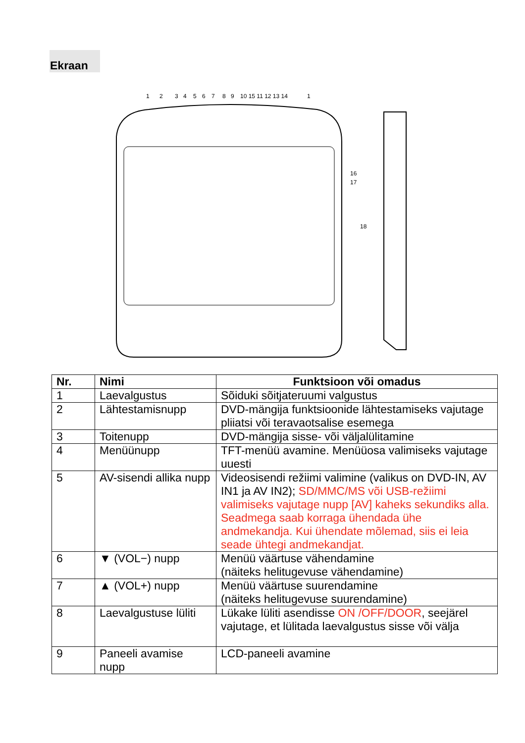Ekraan
1
2
3
4
5
6
7
8
9
10 15 11 12 13 14
1
16
17
18
| Nr. | Nimi | Funktsioon või omadus |
| --- | --- | --- |
| 1 | Laevalgustus | Sõiduki sõitjateruumi valgustus |
| 2 | Lähtestamisnupp | DVD-mängija funktsioonide lähtestamiseks vajutage pliiatsi või teravaotsalise esemega |
| 3 | Toitenupp | DVD-mängija sisse- või väljalülitamine |
| 4 | Menüünupp | TFT-menüü avamine. Menüüosa valimiseks vajutage uuesti |
| 5 | AV-sisendi allika nupp | Videosisendi režiimi valimine (valikus on DVD-IN, AV IN1 ja AV IN2); SD/MMC/MS või USB-režiimi valimiseks vajutage nupp [AV] kaheks sekundiks alla. Seadmega saab korraga ühendada ühe andmekandja. Kui ühendate mõlemad, siis ei leia seade ühtegi andmekandjat. |
| 6 | ▼ (VOL−) nupp | Menüü väärtuse vähendamine (näiteks helitugevuse vähendamine) |
| 7 | ▲ (VOL+) nupp | Menüü väärtuse suurendamine (näiteks helitugevuse suurendamine) |
| 8 | Laevalgustuse lüliti | Lükake lüliti asendisse ON /OFF/DOOR , seejärel vajutage, et lülitada laevalgustus sisse või välja |
| 9 | Paneeli avamise nupp | LCD-paneeli avamine |